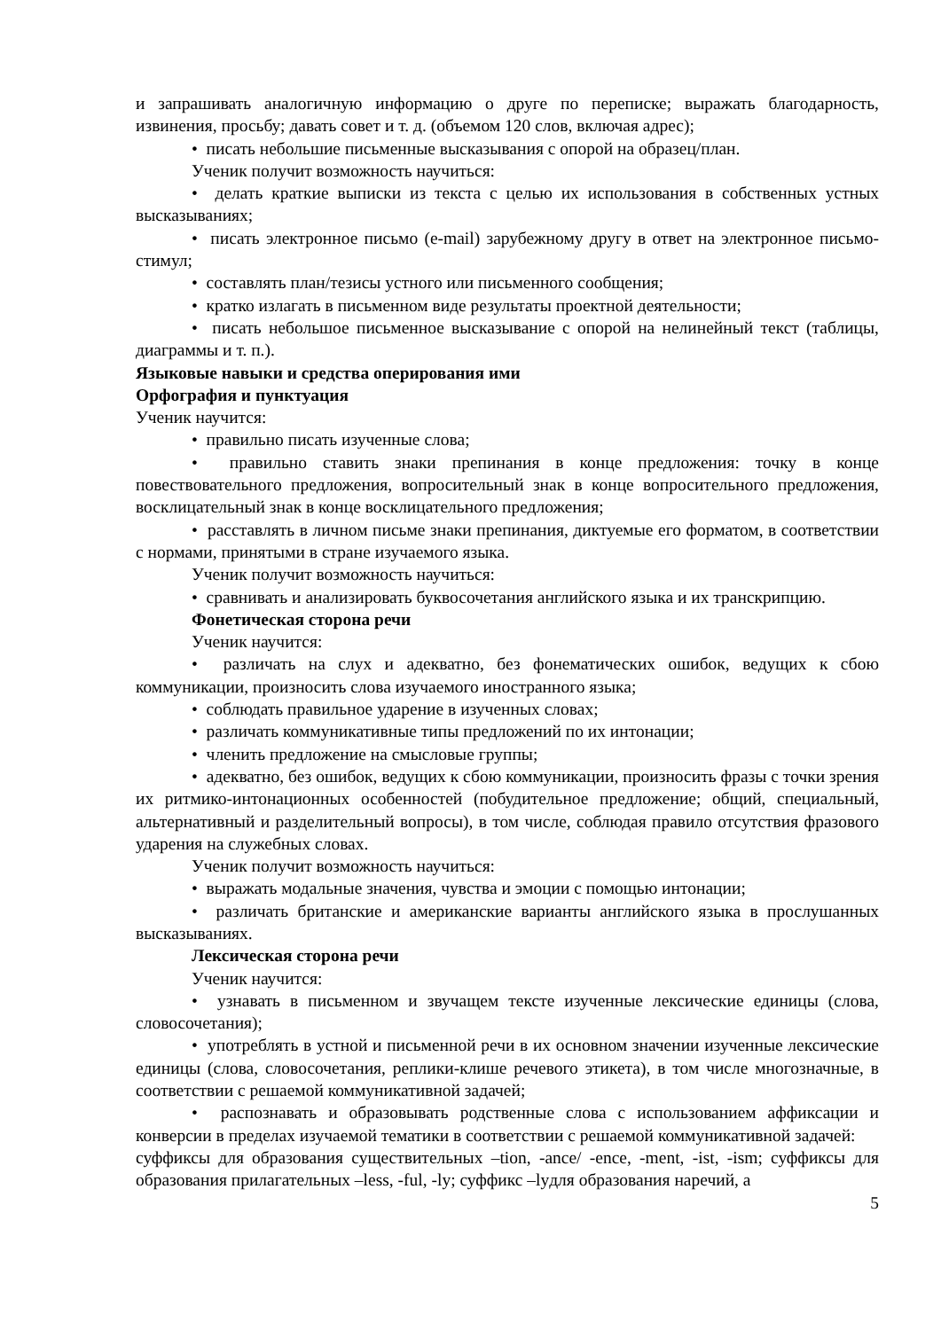и запрашивать аналогичную информацию о друге по переписке; выражать благодарность, извинения, просьбу; давать совет и т. д. (объемом 120 слов, включая адрес);
• писать небольшие письменные высказывания с опорой на образец/план.
Ученик получит возможность научиться:
• делать краткие выписки из текста с целью их использования в собственных устных высказываниях;
• писать электронное письмо (e-mail) зарубежному другу в ответ на электронное письмо-стимул;
• составлять план/тезисы устного или письменного сообщения;
• кратко излагать в письменном виде результаты проектной деятельности;
• писать небольшое письменное высказывание с опорой на нелинейный текст (таблицы, диаграммы и т. п.).
Языковые навыки и средства оперирования ими
Орфография и пунктуация
Ученик научится:
• правильно писать изученные слова;
• правильно ставить знаки препинания в конце предложения: точку в конце повествовательного предложения, вопросительный знак в конце вопросительного предложения, восклицательный знак в конце восклицательного предложения;
• расставлять в личном письме знаки препинания, диктуемые его форматом, в соответствии с нормами, принятыми в стране изучаемого языка.
Ученик получит возможность научиться:
• сравнивать и анализировать буквосочетания английского языка и их транскрипцию.
Фонетическая сторона речи
Ученик научится:
• различать на слух и адекватно, без фонематических ошибок, ведущих к сбою коммуникации, произносить слова изучаемого иностранного языка;
• соблюдать правильное ударение в изученных словах;
• различать коммуникативные типы предложений по их интонации;
• членить предложение на смысловые группы;
• адекватно, без ошибок, ведущих к сбою коммуникации, произносить фразы с точки зрения их ритмико-интонационных особенностей (побудительное предложение; общий, специальный, альтернативный и разделительный вопросы), в том числе, соблюдая правило отсутствия фразового ударения на служебных словах.
Ученик получит возможность научиться:
• выражать модальные значения, чувства и эмоции с помощью интонации;
• различать британские и американские варианты английского языка в прослушанных высказываниях.
Лексическая сторона речи
Ученик научится:
• узнавать в письменном и звучащем тексте изученные лексические единицы (слова, словосочетания);
• употреблять в устной и письменной речи в их основном значении изученные лексические единицы (слова, словосочетания, реплики-клише речевого этикета), в том числе многозначные, в соответствии с решаемой коммуникативной задачей;
• распознавать и образовывать родственные слова с использованием аффиксации и конверсии в пределах изучаемой тематики в соответствии с решаемой коммуникативной задачей:
суффиксы для образования существительных –tion, -ance/ -ence, -ment, -ist, -ism; суффиксы для образования прилагательных –less, -ful, -ly; суффикс –lyдля образования наречий, а
5